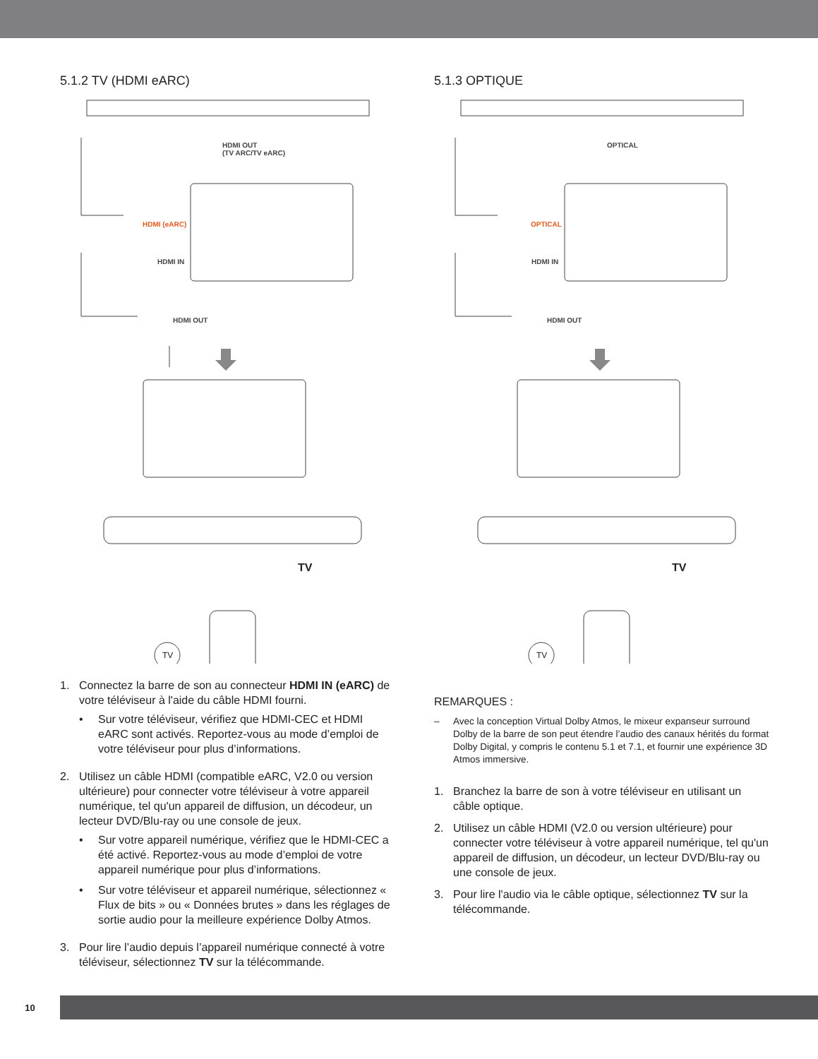5.1.2 TV (HDMI eARC)
HDMI OUT
(TV ARC/TV eARC)
HDMI (eARC)
HDMI IN
HDMI OUT
TV
TV
1. Connectez la barre de son au connecteur HDMI IN (eARC) de votre téléviseur à l'aide du câble HDMI fourni.
• Sur votre téléviseur, vérifiez que HDMI-CEC et HDMI eARC sont activés. Reportez-vous au mode d’emploi de votre téléviseur pour plus d’informations.
2. Utilisez un câble HDMI (compatible eARC, V2.0 ou version ultérieure) pour connecter votre téléviseur à votre appareil numérique, tel qu'un appareil de diffusion, un décodeur, un lecteur DVD/Blu-ray ou une console de jeux.
• Sur votre appareil numérique, vérifiez que le HDMI-CEC a été activé. Reportez-vous au mode d’emploi de votre appareil numérique pour plus d’informations.
• Sur votre téléviseur et appareil numérique, sélectionnez « Flux de bits » ou « Données brutes » dans les réglages de sortie audio pour la meilleure expérience Dolby Atmos.
3. Pour lire l’audio depuis l’appareil numérique connecté à votre téléviseur, sélectionnez TV sur la télécommande.
5.1.3 OPTIQUE
OPTICAL
OPTICAL
HDMI IN
HDMI OUT
TV
TV
REMARQUES :
– Avec la conception Virtual Dolby Atmos, le mixeur expanseur surround Dolby de la barre de son peut étendre l’audio des canaux hérités du format Dolby Digital, y compris le contenu 5.1 et 7.1, et fournir une expérience 3D Atmos immersive.
1. Branchez la barre de son à votre téléviseur en utilisant un câble optique.
2. Utilisez un câble HDMI (V2.0 ou version ultérieure) pour connecter votre téléviseur à votre appareil numérique, tel qu'un appareil de diffusion, un décodeur, un lecteur DVD/Blu-ray ou une console de jeux.
3. Pour lire l'audio via le câble optique, sélectionnez TV sur la télécommande.
10